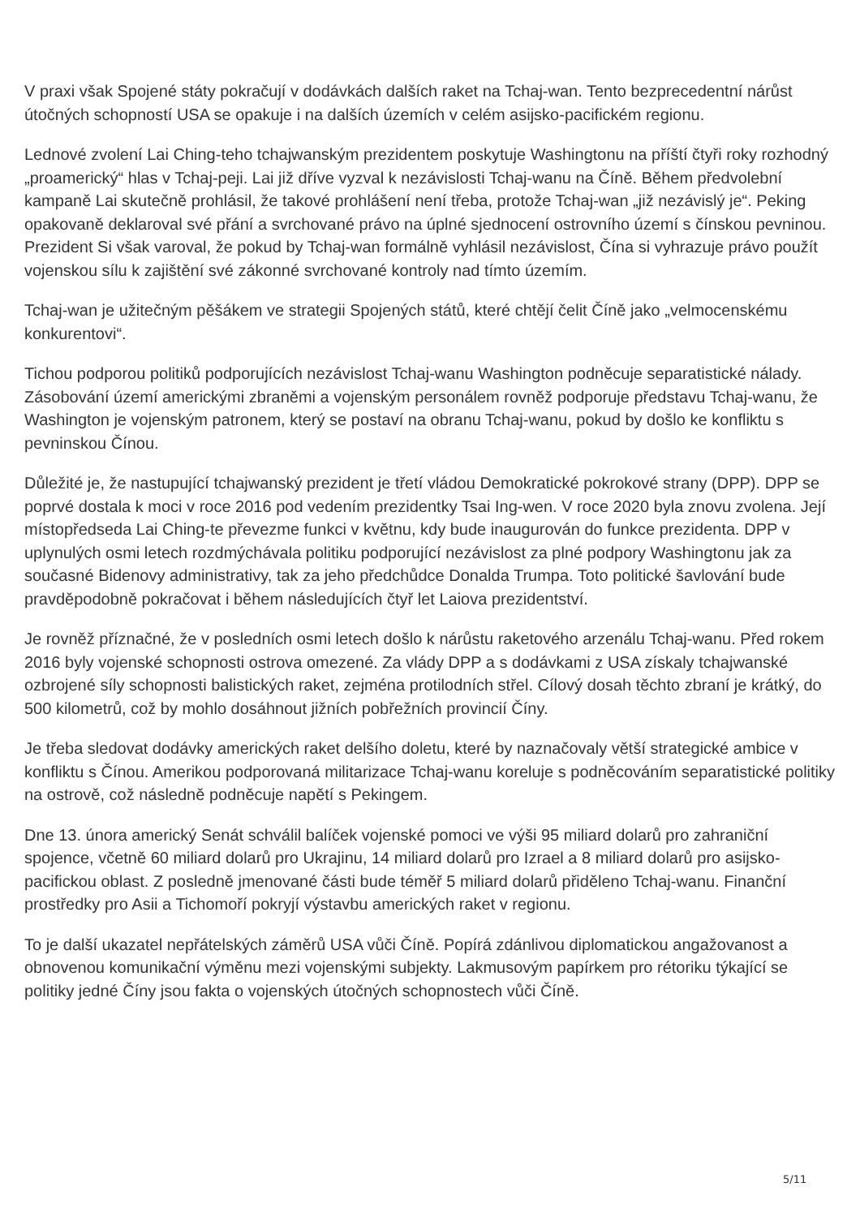V praxi však Spojené státy pokračují v dodávkách dalších raket na Tchaj-wan. Tento bezprecedentní nárůst útočných schopností USA se opakuje i na dalších územích v celém asijsko-pacifickém regionu.
Lednové zvolení Lai Ching-teho tchajwanským prezidentem poskytuje Washingtonu na příští čtyři roky rozhodný „proamerický“ hlas v Tchaj-peji. Lai již dříve vyzval k nezávislosti Tchaj-wanu na Číně. Během předvolební kampaně Lai skutečně prohlásil, že takové prohlášení není třeba, protože Tchaj-wan „již nezávislý je“. Peking opakovaně deklaroval své přání a svrchované právo na úplné sjednocení ostrovního území s čínskou pevninou. Prezident Si však varoval, že pokud by Tchaj-wan formálně vyhlásil nezávislost, Čína si vyhrazuje právo použít vojenskou sílu k zajištění své zákonné svrchované kontroly nad tímto územím.
Tchaj-wan je užitečným pěšákem ve strategii Spojených států, které chtějí čelit Číně jako „velmocenskému konkurentovi“.
Tichou podporou politiků podporujících nezávislost Tchaj-wanu Washington podněcuje separatistické nálady. Zásobování území americkými zbraněmi a vojenským personálem rovněž podporuje představu Tchaj-wanu, že Washington je vojenským patronem, který se postaví na obranu Tchaj-wanu, pokud by došlo ke konfliktu s pevninskou Čínou.
Důležité je, že nastupující tchajwanský prezident je třetí vládou Demokratické pokrokové strany (DPP). DPP se poprvé dostala k moci v roce 2016 pod vedením prezidentky Tsai Ing-wen. V roce 2020 byla znovu zvolena. Její místopředseda Lai Ching-te převezme funkci v květnu, kdy bude inaugurován do funkce prezidenta. DPP v uplynulých osmi letech rozdmýchávala politiku podporující nezávislost za plné podpory Washingtonu jak za současné Bidenovy administrativy, tak za jeho předchůdce Donalda Trumpa. Toto politické šavlování bude pravděpodobně pokračovat i během následujících čtyř let Laiova prezidentství.
Je rovněž příznačné, že v posledních osmi letech došlo k nárůstu raketového arzenálu Tchaj-wanu. Před rokem 2016 byly vojenské schopnosti ostrova omezené. Za vlády DPP a s dodávkami z USA získaly tchajwanské ozbrojené síly schopnosti balistických raket, zejména protilodních střel. Cílový dosah těchto zbraní je krátký, do 500 kilometrů, což by mohlo dosáhnout jižních pobřežních provincií Číny.
Je třeba sledovat dodávky amerických raket delšího doletu, které by naznačovaly větší strategické ambice v konfliktu s Čínou. Amerikou podporovaná militarizace Tchaj-wanu koreluje s podněcováním separatistické politiky na ostrově, což následně podněcuje napětí s Pekingem.
Dne 13. února americký Senát schválil balíček vojenské pomoci ve výši 95 miliard dolarů pro zahraniční spojence, včetně 60 miliard dolarů pro Ukrajinu, 14 miliard dolarů pro Izrael a 8 miliard dolarů pro asijsko-pacifickou oblast. Z posledně jmenované části bude téměř 5 miliard dolarů přiděleno Tchaj-wanu. Finanční prostředky pro Asii a Tichomoří pokryjí výstavbu amerických raket v regionu.
To je další ukazatel nepřátelských záměrů USA vůči Číně. Popírá zdánlivou diplomatickou angažovanost a obnovenou komunikační výměnu mezi vojenskými subjekty. Lakmusovým papírkem pro rétoriku týkající se politiky jedné Číny jsou fakta o vojenských útočných schopnostech vůči Číně.
5/11